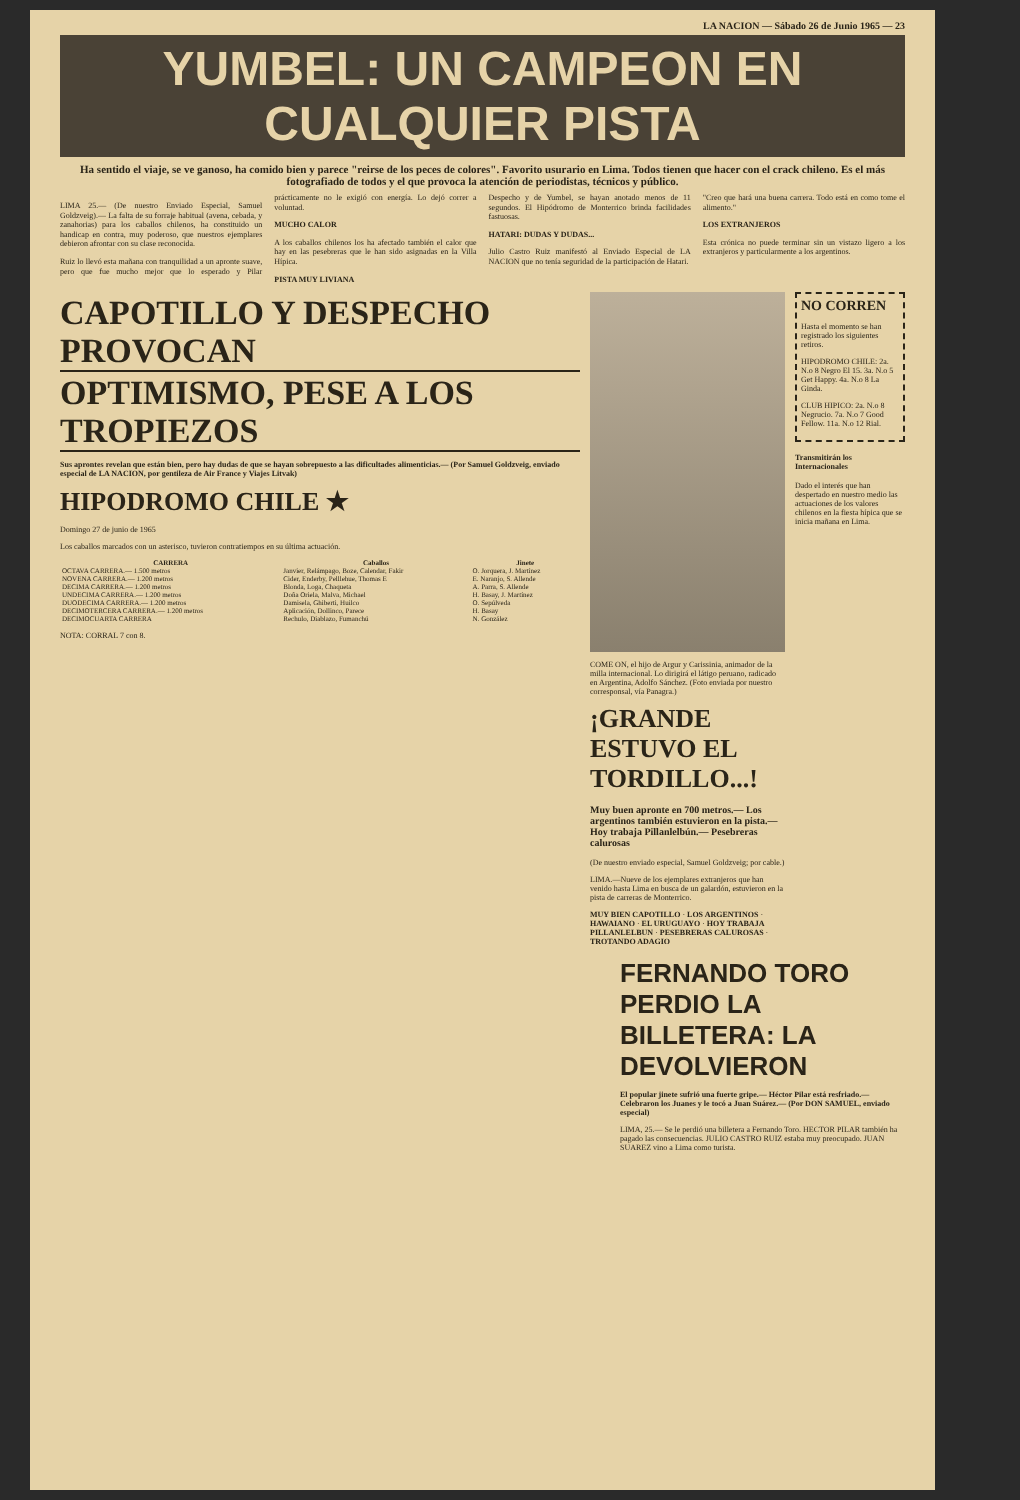LA NACION — Sábado 26 de Junio 1965 — 23
YUMBEL: UN CAMPEON EN CUALQUIER PISTA
Ha sentido el viaje, se ve ganoso, ha comido bien y parece "reirse de los peces de colores". Favorito usurario en Lima. Todos tienen que hacer con el crack chileno. Es el más fotografiado de todos y el que provoca la atención de periodistas, técnicos y público.
LIMA 25.— (De nuestro Enviado Especial, Samuel Goldzveig).— La falta de su forraje habitual (avena, cebada, y zanahorias) para los caballos chilenos, ha constituido un handicap en contra, muy poderoso, que nuestros ejemplares debieron afrontar con su clase reconocida.
Ruiz lo llevó esta mañana con tranquilidad a un apronte suave, pero que fue mucho mejor que lo esperado y Pilar prácticamente no le exigió con energía. Lo dejó correr a voluntad.
MUCHO CALOR
A los caballos chilenos los ha afectado también el calor que hay en las pesebreras que le han sido asignadas en la Villa Hípica.
PISTA MUY LIVIANA
Despecho y de Yumbel, se hayan anotado menos de 11 segundos. El Hipódromo de Monterrico brinda facilidades fastuosas.
HATARI: DUDAS Y DUDAS...
Julio Castro Ruiz manifestó al Enviado Especial de LA NACION que no tenía seguridad de la participación de Hatari.
"Creo que hará una buena carrera. Todo está en como tome el alimento."
LOS EXTRANJEROS
Esta crónica no puede terminar sin un vistazo ligero a los extranjeros y particularmente a los argentinos.
CAPOTILLO Y DESPECHO PROVOCAN
OPTIMISMO, PESE A LOS TROPIEZOS
Sus aprontes revelan que están bien, pero hay dudas de que se hayan sobrepuesto a las dificultades alimenticias.— (Por Samuel Goldzveig, enviado especial de LA NACION, por gentileza de Air France y Viajes Litvak)
HIPODROMO CHILE ★
Domingo 27 de junio de 1965
Los caballos marcados con un asterisco, tuvieron contratiempos en su última actuación.
| CARRERA | Caballos | Jinete |
| --- | --- | --- |
| OCTAVA CARRERA.— 1.500 metros | Janvier, Relámpago, Boze, Calendar, Fakir | O. Jorquera, J. Martínez |
| NOVENA CARRERA.— 1.200 metros | Cider, Enderby, Pelllehue, Thomas E | E. Naranjo, S. Allende |
| DECIMA CARRERA.— 1.200 metros | Blonda, Loga, Chaqueta | A. Parra, S. Allende |
| UNDECIMA CARRERA.— 1.200 metros | Doña Oriela, Malva, Michael | H. Basay, J. Martínez |
| DUODECIMA CARRERA.— 1.200 metros | Damisela, Ghiberti, Huilco | O. Sepúlveda |
| DECIMOTERCERA CARRERA.— 1.200 metros | Aplicación, Dollinco, Parece | H. Basay |
| DECIMOCUARTA CARRERA | Rechulo, Diablazo, Fumanchú | N. González |
NOTA: CORRAL 7 con 8.
COME ON, el hijo de Argur y Carissinia, animador de la milla internacional. Lo dirigirá el látigo peruano, radicado en Argentina, Adolfo Sánchez. (Foto enviada por nuestro corresponsal, vía Panagra.)
¡GRANDE ESTUVO EL TORDILLO...!
Muy buen apronte en 700 metros.— Los argentinos también estuvieron en la pista.— Hoy trabaja Pillanlelbún.— Pesebreras calurosas
(De nuestro enviado especial, Samuel Goldzveig; por cable.)
LIMA.—Nueve de los ejemplares extranjeros que han venido hasta Lima en busca de un galardón, estuvieron en la pista de carreras de Monterrico.
MUY BIEN CAPOTILLO · LOS ARGENTINOS · HAWAIANO · EL URUGUAYO · HOY TRABAJA PILLANLELBUN · PESEBRERAS CALUROSAS · TROTANDO ADAGIO
NO CORREN
Hasta el momento se han registrado los siguientes retiros.
HIPODROMO CHILE: 2a. N.o 8 Negro El 15. 3a. N.o 5 Get Happy. 4a. N.o 8 La Ginda.
CLUB HIPICO: 2a. N.o 8 Negrucio. 7a. N.o 7 Good Fellow. 11a. N.o 12 Rial.
Transmitirán los Internacionales
Dado el interés que han despertado en nuestro medio las actuaciones de los valores chilenos en la fiesta hípica que se inicia mañana en Lima.
FERNANDO TORO PERDIO LA BILLETERA: LA DEVOLVIERON
El popular jinete sufrió una fuerte gripe.— Héctor Pilar está resfriado.— Celebraron los Juanes y le tocó a Juan Suárez.— (Por DON SAMUEL, enviado especial)
LIMA, 25.— Se le perdió una billetera a Fernando Toro. HECTOR PILAR también ha pagado las consecuencias. JULIO CASTRO RUIZ estaba muy preocupado. JUAN SUAREZ vino a Lima como turista.